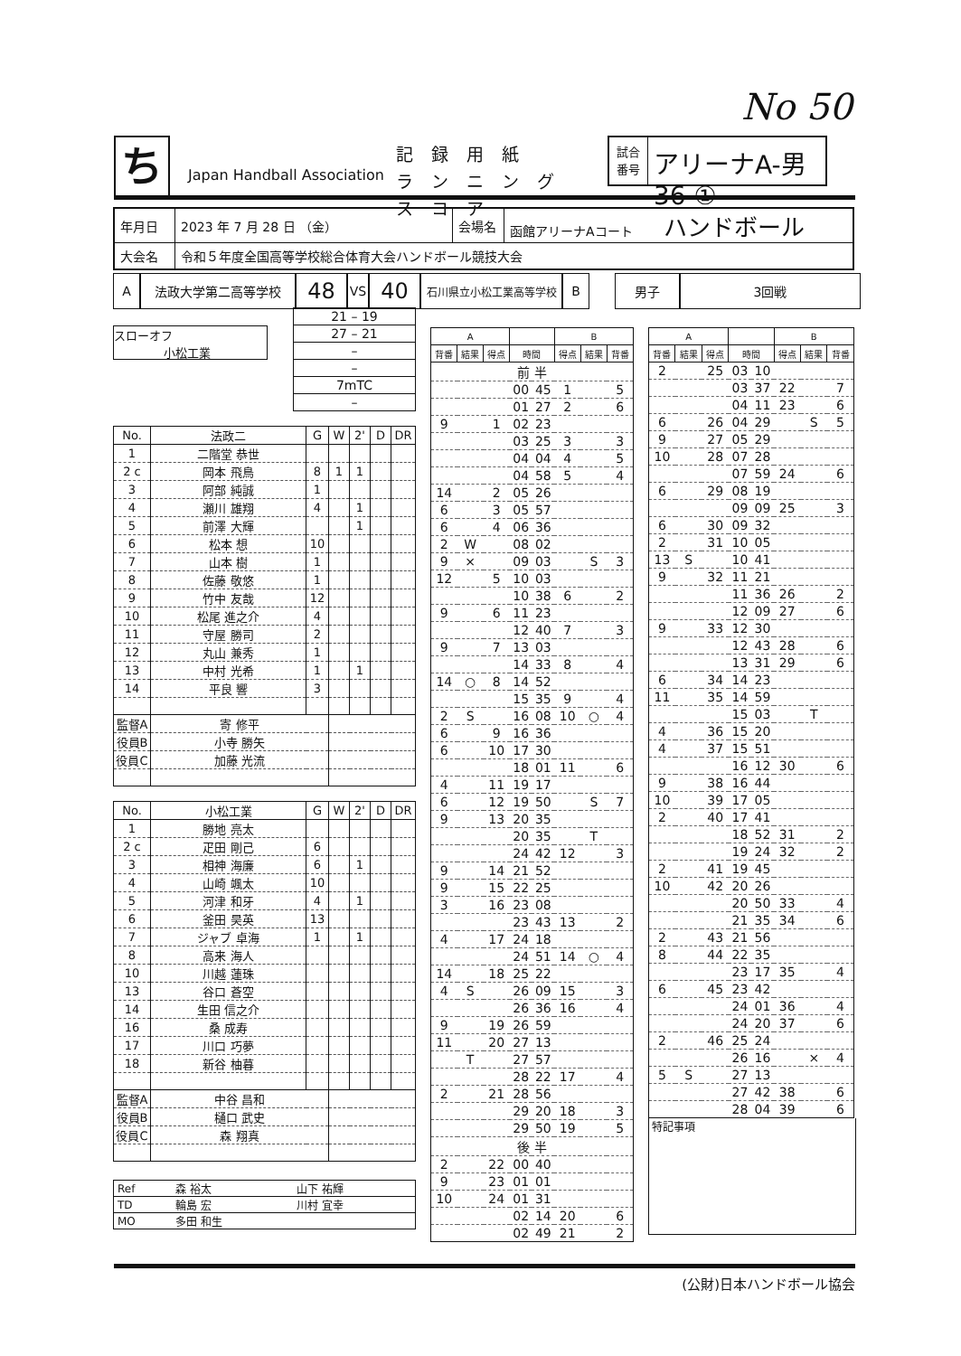No 50
ち
Japan Handball Association
記録用紙
ランニングスコア
試合
番号
アリーナA-男36 ①
| 年月日 | 2023 年 7 月 28 日 （金） | 会場名 | 函館アリーナAコート ハンドボール |
| 大会名 | 令和５年度全国高等学校総合体育大会ハンドボール競技大会 | | |
A 法政大学第二高等学校
48
VS
40
石川県立小松工業高等学校
B 男子 3回戦
スローオフ
小松工業
| 21 – 19 |
| 27 – 21 |
| – |
| – |
| 7mTC |
| – |
| No. | 法政二 | G | W | 2' | D | DR |
| --- | --- | --- | --- | --- | --- | --- |
| 1 | 二階堂 恭世 | | | | | |
| 2 c | 岡本 飛鳥 | 8 | 1 | 1 | | |
| 3 | 阿部 純誠 | 1 | | | | |
| 4 | 瀬川 雄翔 | 4 | | 1 | | |
| 5 | 前澤 大輝 | | | 1 | | |
| 6 | 松本 想 | 10 | | | | |
| 7 | 山本 樹 | 1 | | | | |
| 8 | 佐藤 敬悠 | 1 | | | | |
| 9 | 竹中 友哉 | 12 | | | | |
| 10 | 松尾 進之介 | 4 | | | | |
| 11 | 守屋 勝司 | 2 | | | | |
| 12 | 丸山 兼秀 | 1 | | | | |
| 13 | 中村 光希 | 1 | | 1 | | |
| 14 | 平良 響 | 3 | | | | |
| 監督A | 寄 修平 | | | | | |
| 役員B | 小寺 勝矢 | | | | | |
| 役員C | 加藤 光流 | | | | | |
| No. | 小松工業 | G | W | 2' | D | DR |
| --- | --- | --- | --- | --- | --- | --- |
| 1 | 勝地 亮太 | | | | | |
| 2 c | 疋田 剛己 | 6 | | | | |
| 3 | 相神 海廉 | 6 | | 1 | | |
| 4 | 山崎 颯太 | 10 | | | | |
| 5 | 河津 和牙 | 4 | | 1 | | |
| 6 | 釜田 昊英 | 13 | | | | |
| 7 | ジャブ 卓海 | 1 | | 1 | | |
| 8 | 高来 海人 | | | | | |
| 10 | 川越 蓮珠 | | | | | |
| 13 | 谷口 蒼空 | | | | | |
| 14 | 生田 信之介 | | | | | |
| 16 | 桑 成寿 | | | | | |
| 17 | 川口 巧夢 | | | | | |
| 18 | 新谷 柚暮 | | | | | |
| 監督A | 中谷 昌和 | | | | | |
| 役員B | 樋口 武史 | | | | | |
| 役員C | 森 翔真 | | | | | |
| Ref | 森 裕太 | 山下 祐輝 |
| TD | 輪島 宏 | 川村 宜幸 |
| MO | 多田 和生 | |
| A | | | | | B | | |
| --- | --- | --- | --- | --- | --- | --- | --- |
| 背番 | 結果 | 得点 | 時間 | | 得点 | 結果 | 背番 |
| | | | 前 半 | | | | |
| | | | 00 | 45 | 1 | | 5 |
| | | | 01 | 27 | 2 | | 6 |
| 9 | | 1 | 02 | 23 | | | |
| | | | 03 | 25 | 3 | | 3 |
| | | | 04 | 04 | 4 | | 5 |
| | | | 04 | 58 | 5 | | 4 |
| 14 | | 2 | 05 | 26 | | | |
| 6 | | 3 | 05 | 57 | | | |
| 6 | | 4 | 06 | 36 | | | |
| 2 | W | | 08 | 02 | | | |
| 9 | × | | 09 | 03 | | S | 3 |
| 12 | | 5 | 10 | 03 | | | |
| | | | 10 | 38 | 6 | | 2 |
| 9 | | 6 | 11 | 23 | | | |
| | | | 12 | 40 | 7 | | 3 |
| 9 | | 7 | 13 | 03 | | | |
| | | | 14 | 33 | 8 | | 4 |
| 14 | ○ | 8 | 14 | 52 | | | |
| | | | 15 | 35 | 9 | | 4 |
| 2 | S | | 16 | 08 | 10 | ○ | 4 |
| 6 | | 9 | 16 | 36 | | | |
| 6 | | 10 | 17 | 30 | | | |
| | | | 18 | 01 | 11 | | 6 |
| 4 | | 11 | 19 | 17 | | | |
| 6 | | 12 | 19 | 50 | | S | 7 |
| 9 | | 13 | 20 | 35 | | | |
| | | | 20 | 35 | | T | |
| | | | 24 | 42 | 12 | | 3 |
| 9 | | 14 | 21 | 52 | | | |
| 9 | | 15 | 22 | 25 | | | |
| 3 | | 16 | 23 | 08 | | | |
| | | | 23 | 43 | 13 | | 2 |
| 4 | | 17 | 24 | 18 | | | |
| | | | 24 | 51 | 14 | ○ | 4 |
| 14 | | 18 | 25 | 22 | | | |
| 4 | S | | 26 | 09 | 15 | | 3 |
| | | | 26 | 36 | 16 | | 4 |
| 9 | | 19 | 26 | 59 | | | |
| 11 | | 20 | 27 | 13 | | | |
| | T | | 27 | 57 | | | |
| | | | 28 | 22 | 17 | | 4 |
| 2 | | 21 | 28 | 56 | | | |
| | | | 29 | 20 | 18 | | 3 |
| | | | 29 | 50 | 19 | | 5 |
| | | | 後 半 | | | | |
| 2 | | 22 | 00 | 40 | | | |
| 9 | | 23 | 01 | 01 | | | |
| 10 | | 24 | 01 | 31 | | | |
| | | | 02 | 14 | 20 | | 6 |
| | | | 02 | 49 | 21 | | 2 |
| A | | | | | B | | |
| --- | --- | --- | --- | --- | --- | --- | --- |
| 背番 | 結果 | 得点 | 時間 | | 得点 | 結果 | 背番 |
| 2 | | 25 | 03 | 10 | | | |
| | | | 03 | 37 | 22 | | 7 |
| | | | 04 | 11 | 23 | | 6 |
| 6 | | 26 | 04 | 29 | | S | 5 |
| 9 | | 27 | 05 | 29 | | | |
| 10 | | 28 | 07 | 28 | | | |
| | | | 07 | 59 | 24 | | 6 |
| 6 | | 29 | 08 | 19 | | | |
| | | | 09 | 09 | 25 | | 3 |
| 6 | | 30 | 09 | 32 | | | |
| 2 | | 31 | 10 | 05 | | | |
| 13 | S | | 10 | 41 | | | |
| 9 | | 32 | 11 | 21 | | | |
| | | | 11 | 36 | 26 | | 2 |
| | | | 12 | 09 | 27 | | 6 |
| 9 | | 33 | 12 | 30 | | | |
| | | | 12 | 43 | 28 | | 6 |
| | | | 13 | 31 | 29 | | 6 |
| 6 | | 34 | 14 | 23 | | | |
| 11 | | 35 | 14 | 59 | | | |
| | | | 15 | 03 | | T | |
| 4 | | 36 | 15 | 20 | | | |
| 4 | | 37 | 15 | 51 | | | |
| | | | 16 | 12 | 30 | | 6 |
| 9 | | 38 | 16 | 44 | | | |
| 10 | | 39 | 17 | 05 | | | |
| 2 | | 40 | 17 | 41 | | | |
| | | | 18 | 52 | 31 | | 2 |
| | | | 19 | 24 | 32 | | 2 |
| 2 | | 41 | 19 | 45 | | | |
| 10 | | 42 | 20 | 26 | | | |
| | | | 20 | 50 | 33 | | 4 |
| | | | 21 | 35 | 34 | | 6 |
| 2 | | 43 | 21 | 56 | | | |
| 8 | | 44 | 22 | 35 | | | |
| | | | 23 | 17 | 35 | | 4 |
| 6 | | 45 | 23 | 42 | | | |
| | | | 24 | 01 | 36 | | 4 |
| | | | 24 | 20 | 37 | | 6 |
| 2 | | 46 | 25 | 24 | | | |
| | | | 26 | 16 | | × | 4 |
| 5 | S | | 27 | 13 | | | |
| | | | 27 | 42 | 38 | | 6 |
| | | | 28 | 04 | 39 | | 6 |
特記事項
(公財)日本ハンドボール協会